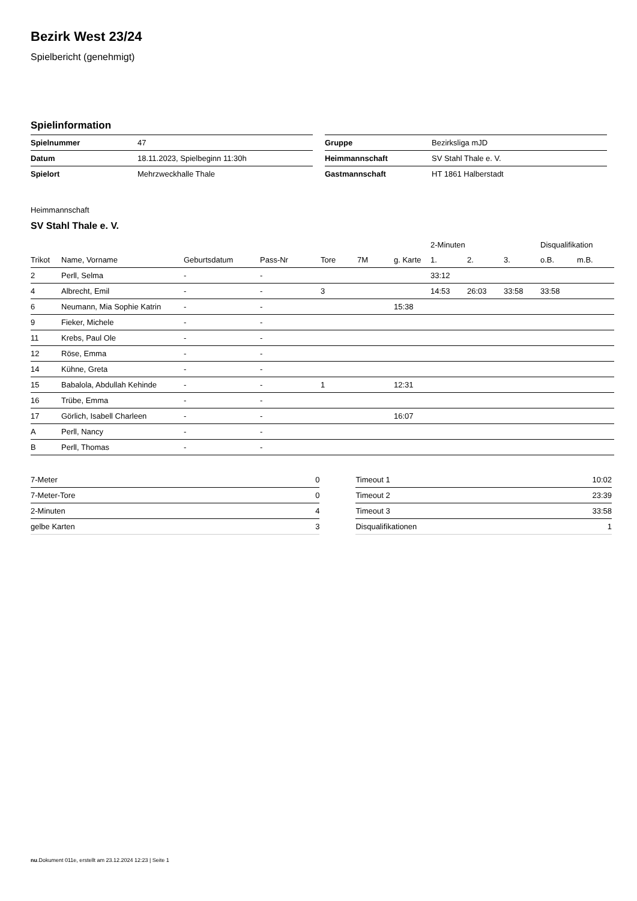Bezirk West 23/24
Spielbericht (genehmigt)
Spielinformation
| Spielnummer | 47 |
| Datum | 18.11.2023, Spielbeginn 11:30h |
| Spielort | Mehrzweckhalle Thale |
| Gruppe | Bezirksliga mJD |
| Heimmannschaft | SV Stahl Thale e. V. |
| Gastmannschaft | HT 1861 Halberstadt |
Heimmannschaft
SV Stahl Thale e. V.
| | | | | | | | 2-Minuten | | | Disqualifikation | |
| --- | --- | --- | --- | --- | --- | --- | --- | --- | --- | --- | --- |
| Trikot | Name, Vorname | Geburtsdatum | Pass-Nr | Tore | 7M | g. Karte | 1. | 2. | 3. | o.B. | m.B. |
| 2 | Perll, Selma | - | - | | | | 33:12 | | | | |
| 4 | Albrecht, Emil | - | - | 3 | | | 14:53 | 26:03 | 33:58 | 33:58 | |
| 6 | Neumann, Mia Sophie Katrin | - | - | | | 15:38 | | | | | |
| 9 | Fieker, Michele | - | - | | | | | | | | |
| 11 | Krebs, Paul Ole | - | - | | | | | | | | |
| 12 | Röse, Emma | - | - | | | | | | | | |
| 14 | Kühne, Greta | - | - | | | | | | | | |
| 15 | Babalola, Abdullah Kehinde | - | - | 1 | | 12:31 | | | | | |
| 16 | Trübe, Emma | - | - | | | | | | | | |
| 17 | Görlich, Isabell Charleen | - | - | | | 16:07 | | | | | |
| A | Perll, Nancy | - | - | | | | | | | | |
| B | Perll, Thomas | - | - | | | | | | | | |
| 7-Meter | 0 |
| 7-Meter-Tore | 0 |
| 2-Minuten | 4 |
| gelbe Karten | 3 |
| Timeout 1 | 10:02 |
| Timeout 2 | 23:39 |
| Timeout 3 | 33:58 |
| Disqualifikationen | 1 |
nu.Dokument 011e, erstellt am 23.12.2024 12:23 | Seite 1